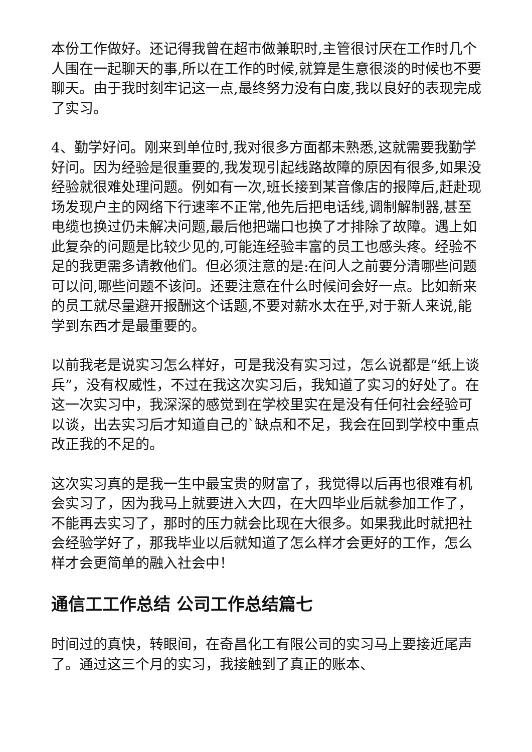本份工作做好。还记得我曾在超市做兼职时,主管很讨厌在工作时几个人围在一起聊天的事,所以在工作的时候,就算是生意很淡的时候也不要聊天。由于我时刻牢记这一点,最终努力没有白废,我以良好的表现完成了实习。
4、勤学好问。刚来到单位时,我对很多方面都未熟悉,这就需要我勤学好问。因为经验是很重要的,我发现引起线路故障的原因有很多,如果没经验就很难处理问题。例如有一次,班长接到某音像店的报障后,赶赴现场发现户主的网络下行速率不正常,他先后把电话线,调制解制器,甚至电缆也换过仍未解决问题,最后他把端口也换了才排除了故障。遇上如此复杂的问题是比较少见的,可能连经验丰富的员工也感头疼。经验不足的我更需多请教他们。但必须注意的是:在问人之前要分清哪些问题可以问,哪些问题不该问。还要注意在什么时候问会好一点。比如新来的员工就尽量避开报酬这个话题,不要对薪水太在乎,对于新人来说,能学到东西才是最重要的。
以前我老是说实习怎么样好，可是我没有实习过，怎么说都是“纸上谈兵”，没有权威性，不过在我这次实习后，我知道了实习的好处了。在这一次实习中，我深深的感觉到在学校里实在是没有任何社会经验可以谈，出去实习后才知道自己的`缺点和不足，我会在回到学校中重点改正我的不足的。
这次实习真的是我一生中最宝贵的财富了，我觉得以后再也很难有机会实习了，因为我马上就要进入大四，在大四毕业后就参加工作了，不能再去实习了，那时的压力就会比现在大很多。如果我此时就把社会经验学好了，那我毕业以后就知道了怎么样才会更好的工作，怎么样才会更简单的融入社会中！
通信工工作总结 公司工作总结篇七
时间过的真快，转眼间，在奇昌化工有限公司的实习马上要接近尾声了。通过这三个月的实习，我接触到了真正的账本、